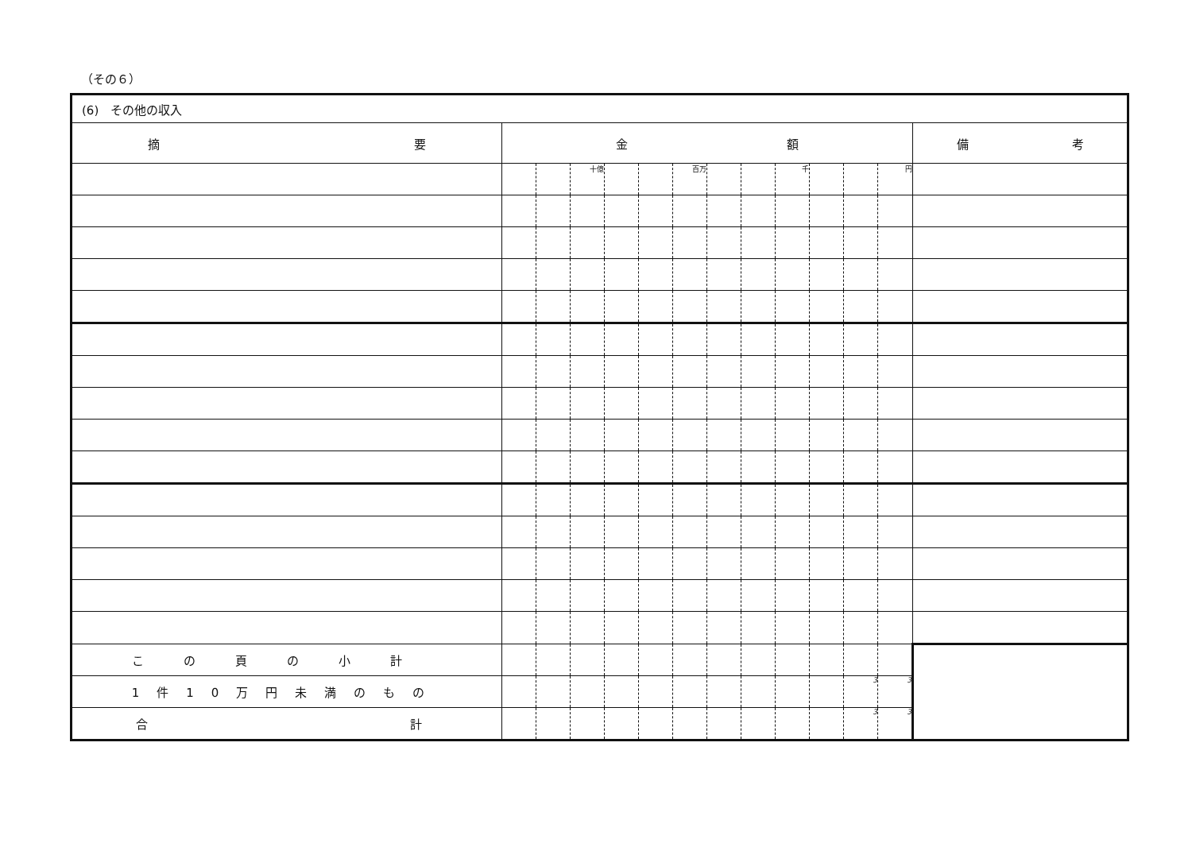（その６）
| (6) その他の収入 | | | | | | | | | | | | | |
| 摘 要 | 金 額 | | | | | | | | | | | | 備 考 |
| | | | 十億 | | | 百万 | | | 千 | | | 円 | |
| この頁の小計 | | | | | | | | | | | | | |
| 1件10万円未満のもの | | | | | | | | | | | 3 | 3 | |
| 合 計 | | | | | | | | | | | 3 | 3 | |